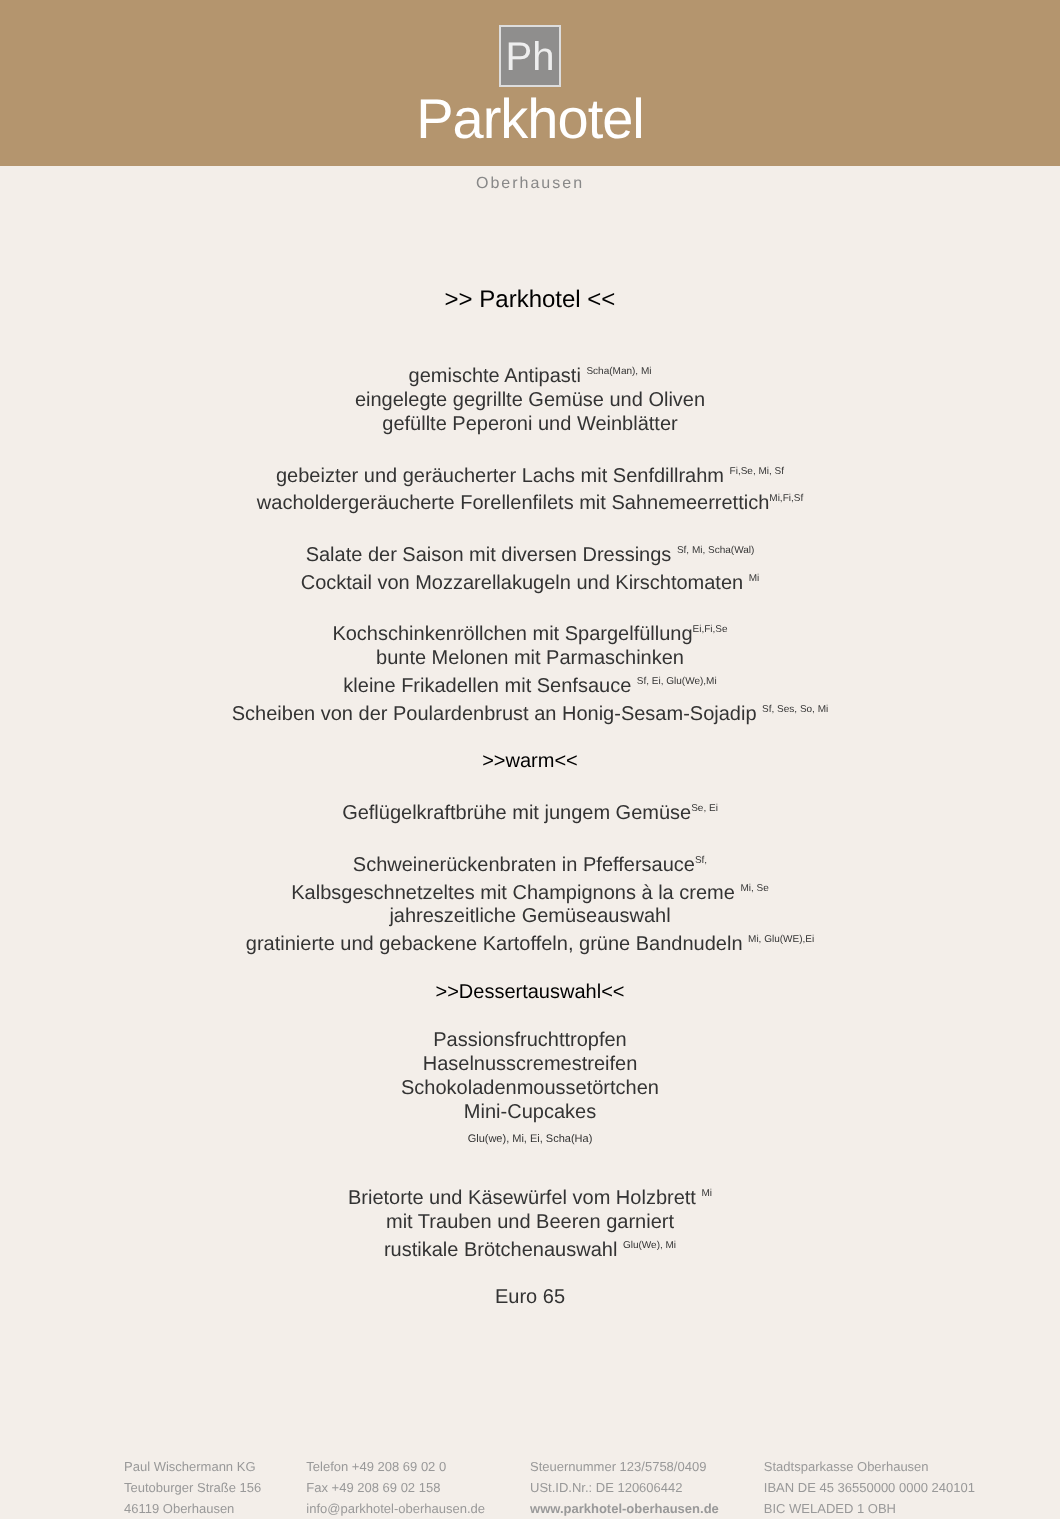Ph
Parkhotel
Oberhausen
>> Parkhotel <<
gemischte Antipasti <sup>Scha(Man), Mi</sup>
eingelegte gegrillte Gemüse und Oliven
gefüllte Peperoni und Weinblätter
gebeizter und geräucherter Lachs mit Senfdillrahm <sup>Fi,Se, Mi, Sf</sup>
wacholdergeräucherte Forellenfilets mit Sahnemeerrettich<sup>Mi,Fi,Sf</sup>
Salate der Saison mit diversen Dressings <sup>Sf, Mi, Scha(Wal)</sup>
Cocktail von Mozzarellakugeln und Kirschtomaten <sup>Mi</sup>
Kochschinkenröllchen mit Spargelfüllung<sup>Ei,Fi,Se</sup>
bunte Melonen mit Parmaschinken
kleine Frikadellen mit Senfsauce <sup>Sf, Ei, Glu(We),Mi</sup>
Scheiben von der Poulardenbrust an Honig-Sesam-Sojadip <sup>Sf, Ses, So, Mi</sup>
>>warm<<
Geflügelkraftbrühe mit jungem Gemüse<sup>Se, Ei</sup>
Schweinerückenbraten in Pfeffersauce<sup>Sf,</sup>
Kalbsgeschnetzeltes mit Champignons à la creme <sup>Mi, Se</sup>
jahreszeitliche Gemüseauswahl
gratinierte und gebackene Kartoffeln, grüne Bandnudeln <sup>Mi, Glu(WE),Ei</sup>
>>Dessertauswahl<<
Passionsfruchttropfen
Haselnusscremestreifen
Schokoladenmoussetörtchen
Mini-Cupcakes
Glu(we), Mi, Ei, Scha(Ha)
Brietorte und Käsewürfel vom Holzbrett <sup>Mi</sup>
mit Trauben und Beeren garniert
rustikale Brötchenauswahl <sup>Glu(We), Mi</sup>
Euro 65
Paul Wischermann KG
Teutoburger Straße 156
46119 Oberhausen
Telefon +49 208 69 02 0
Fax +49 208 69 02 158
info@parkhotel-oberhausen.de
Steuernummer 123/5758/0409
USt.ID.Nr.: DE 120606442
www.parkhotel-oberhausen.de
Stadtsparkasse Oberhausen
IBAN DE 45 36550000 0000 240101
BIC WELADED 1 OBH